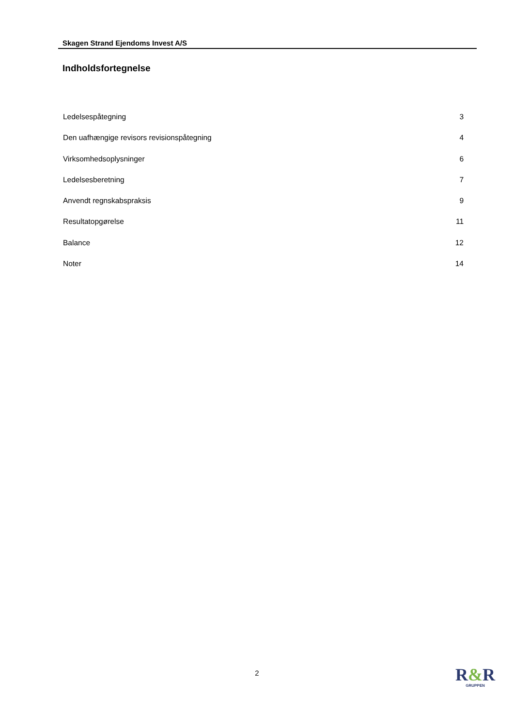Skagen Strand Ejendoms Invest A/S
Indholdsfortegnelse
Ledelsespåtegning 3
Den uafhængige revisors revisionspåtegning 4
Virksomhedsoplysninger 6
Ledelsesberetning 7
Anvendt regnskabspraksis 9
Resultatopgørelse 11
Balance 12
Noter 14
2
R&R
GRUPPEN